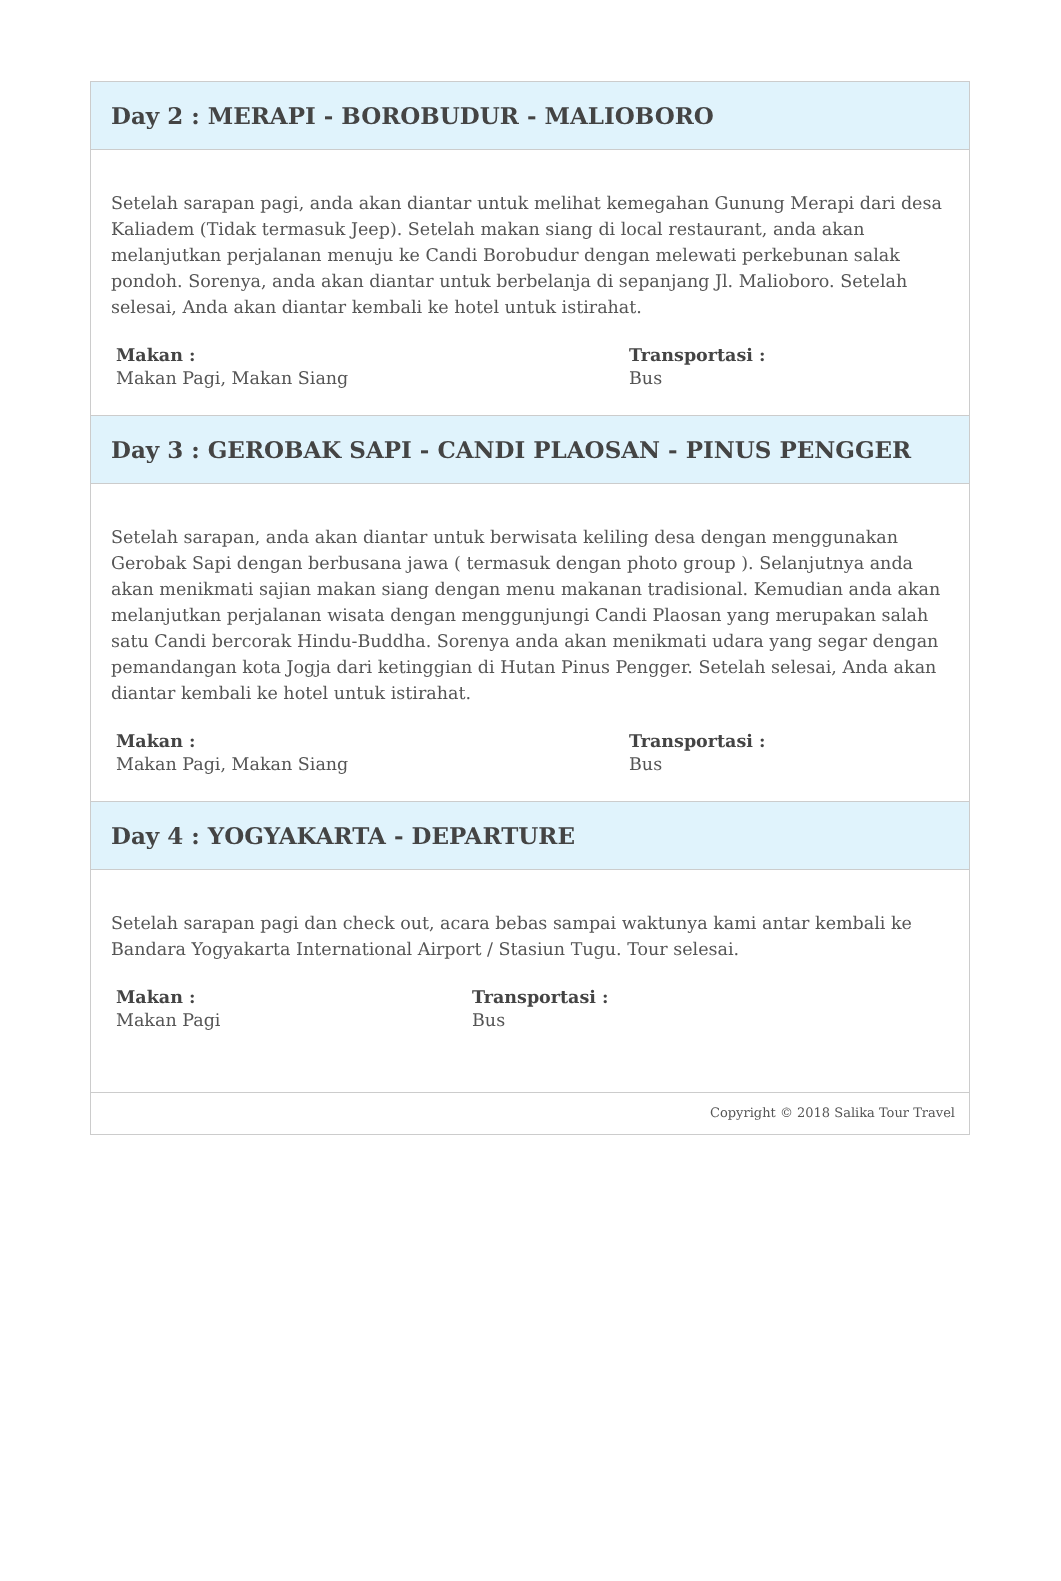Day 2 : MERAPI - BOROBUDUR - MALIOBORO
Setelah sarapan pagi, anda akan diantar untuk melihat kemegahan Gunung Merapi dari desa Kaliadem (Tidak termasuk Jeep). Setelah makan siang di local restaurant, anda akan melanjutkan perjalanan menuju ke Candi Borobudur dengan melewati perkebunan salak pondoh. Sorenya, anda akan diantar untuk berbelanja di sepanjang Jl. Malioboro. Setelah selesai, Anda akan diantar kembali ke hotel untuk istirahat.
Makan :
Makan Pagi, Makan Siang
Transportasi :
Bus
Day 3 : GEROBAK SAPI - CANDI PLAOSAN - PINUS PENGGER
Setelah sarapan, anda akan diantar untuk berwisata keliling desa dengan menggunakan Gerobak Sapi dengan berbusana jawa ( termasuk dengan photo group ). Selanjutnya anda akan menikmati sajian makan siang dengan menu makanan tradisional. Kemudian anda akan melanjutkan perjalanan wisata dengan menggunjungi Candi Plaosan yang merupakan salah satu Candi bercorak Hindu-Buddha. Sorenya anda akan menikmati udara yang segar dengan pemandangan kota Jogja dari ketinggian di Hutan Pinus Pengger. Setelah selesai, Anda akan diantar kembali ke hotel untuk istirahat.
Makan :
Makan Pagi, Makan Siang
Transportasi :
Bus
Day 4 : YOGYAKARTA - DEPARTURE
Setelah sarapan pagi dan check out, acara bebas sampai waktunya kami antar kembali ke Bandara Yogyakarta International Airport / Stasiun Tugu. Tour selesai.
Makan :
Makan Pagi
Transportasi :
Bus
Copyright © 2018 Salika Tour Travel